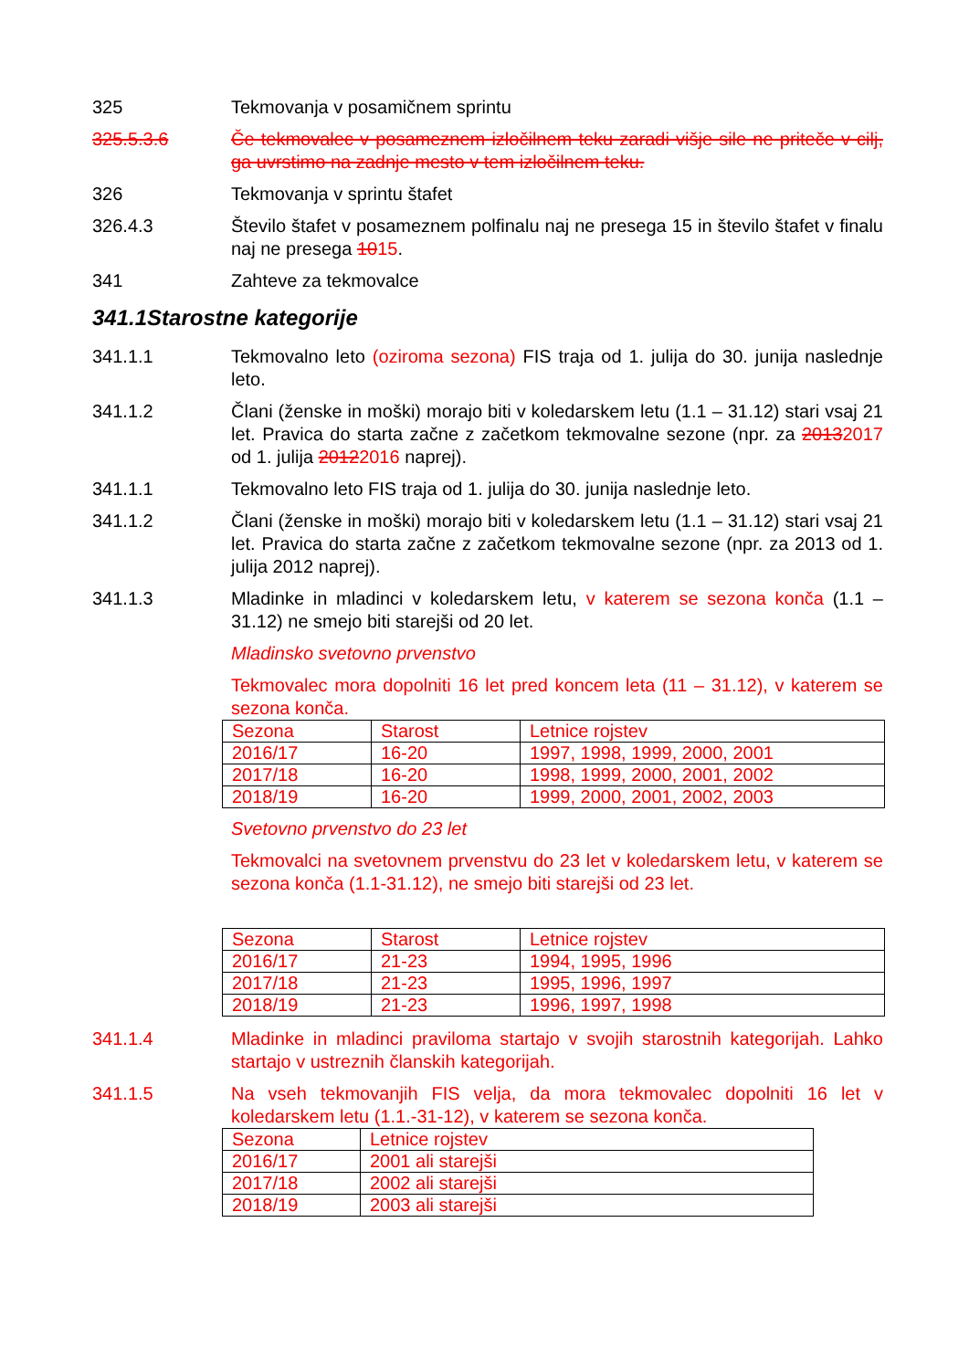325 Tekmovanja v posamičnem sprintu
325.5.3.6 Če tekmovalec v posameznem izločilnem teku zaradi višje sile ne priteče v cilj, ga uvrstimo na zadnje mesto v tem izločilnem teku.
326 Tekmovanja v sprintu štafet
326.4.3 Število štafet v posameznem polfinalu naj ne presega 15 in število štafet v finalu naj ne presega 1015.
341 Zahteve za tekmovalce
341.1Starostne kategorije
341.1.1 Tekmovalno leto (oziroma sezona) FIS traja od 1. julija do 30. junija naslednje leto.
341.1.2 Člani (ženske in moški) morajo biti v koledarskem letu (1.1 – 31.12) stari vsaj 21 let. Pravica do starta začne z začetkom tekmovalne sezone (npr. za 20132017 od 1. julija 20122016 naprej).
341.1.1 Tekmovalno leto FIS traja od 1. julija do 30. junija naslednje leto.
341.1.2 Člani (ženske in moški) morajo biti v koledarskem letu (1.1 – 31.12) stari vsaj 21 let. Pravica do starta začne z začetkom tekmovalne sezone (npr. za 2013 od 1. julija 2012 naprej).
341.1.3 Mladinke in mladinci v koledarskem letu, v katerem se sezona konča (1.1 – 31.12) ne smejo biti starejši od 20 let.
Mladinsko svetovno prvenstvo
Tekmovalec mora dopolniti 16 let pred koncem leta (11 – 31.12), v katerem se sezona konča.
| Sezona | Starost | Letnice rojstev |
| 2016/17 | 16-20 | 1997, 1998, 1999, 2000, 2001 |
| 2017/18 | 16-20 | 1998, 1999, 2000, 2001, 2002 |
| 2018/19 | 16-20 | 1999, 2000, 2001, 2002, 2003 |
Svetovno prvenstvo do 23 let
Tekmovalci na svetovnem prvenstvu do 23 let v koledarskem letu, v katerem se sezona konča (1.1-31.12), ne smejo biti starejši od 23 let.
| Sezona | Starost | Letnice rojstev |
| 2016/17 | 21-23 | 1994, 1995, 1996 |
| 2017/18 | 21-23 | 1995, 1996, 1997 |
| 2018/19 | 21-23 | 1996, 1997, 1998 |
341.1.4 Mladinke in mladinci praviloma startajo v svojih starostnih kategorijah. Lahko startajo v ustreznih članskih kategorijah.
341.1.5 Na vseh tekmovanjih FIS velja, da mora tekmovalec dopolniti 16 let v koledarskem letu (1.1.-31-12), v katerem se sezona konča.
| Sezona | Letnice rojstev |
| 2016/17 | 2001 ali starejši |
| 2017/18 | 2002 ali starejši |
| 2018/19 | 2003 ali starejši |